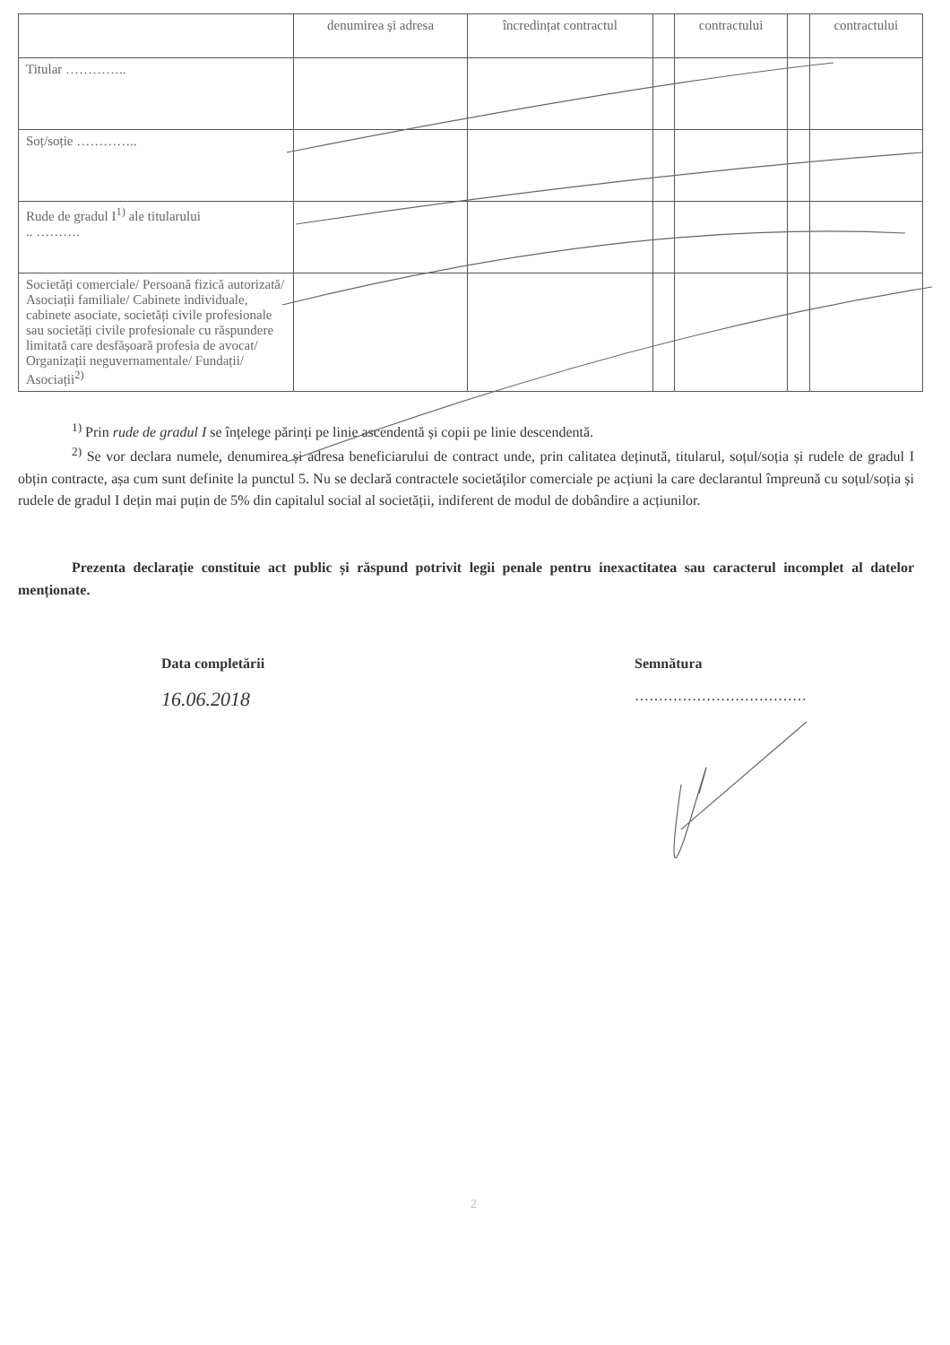| | denumirea și adresa | încredințat contractul | | contractului | | contractului |
| --- | --- | --- | --- | --- | --- | --- |
| Titular ………….. | | | | | | |
| Soț/soție ………….. | | | | | | |
| Rude de gradul I<sup>1)</sup> ale titularului .. ………. | | | | | | |
| Societăți comerciale/ Persoană fizică autorizată/ Asociații familiale/ Cabinete individuale, cabinete asociate, societăți civile profesionale sau societăți civile profesionale cu răspundere limitată care desfășoară profesia de avocat/ Organizații neguvernamentale/ Fundații/ Asociații<sup>2)</sup> | | | | | | |
<sup>1)</sup> Prin rude de gradul I se înțelege părinți pe linie ascendentă și copii pe linie descendentă.
<sup>2)</sup> Se vor declara numele, denumirea și adresa beneficiarului de contract unde, prin calitatea deținută, titularul, soțul/soția și rudele de gradul I obțin contracte, așa cum sunt definite la punctul 5. Nu se declară contractele societăților comerciale pe acțiuni la care declarantul împreună cu soțul/soția și rudele de gradul I dețin mai puțin de 5% din capitalul social al societății, indiferent de modul de dobândire a acțiunilor.
Prezenta declarație constituie act public și răspund potrivit legii penale pentru inexactitatea sau caracterul incomplet al datelor menționate.
Data completării
16.06.2018
Semnătura
………………………………
2